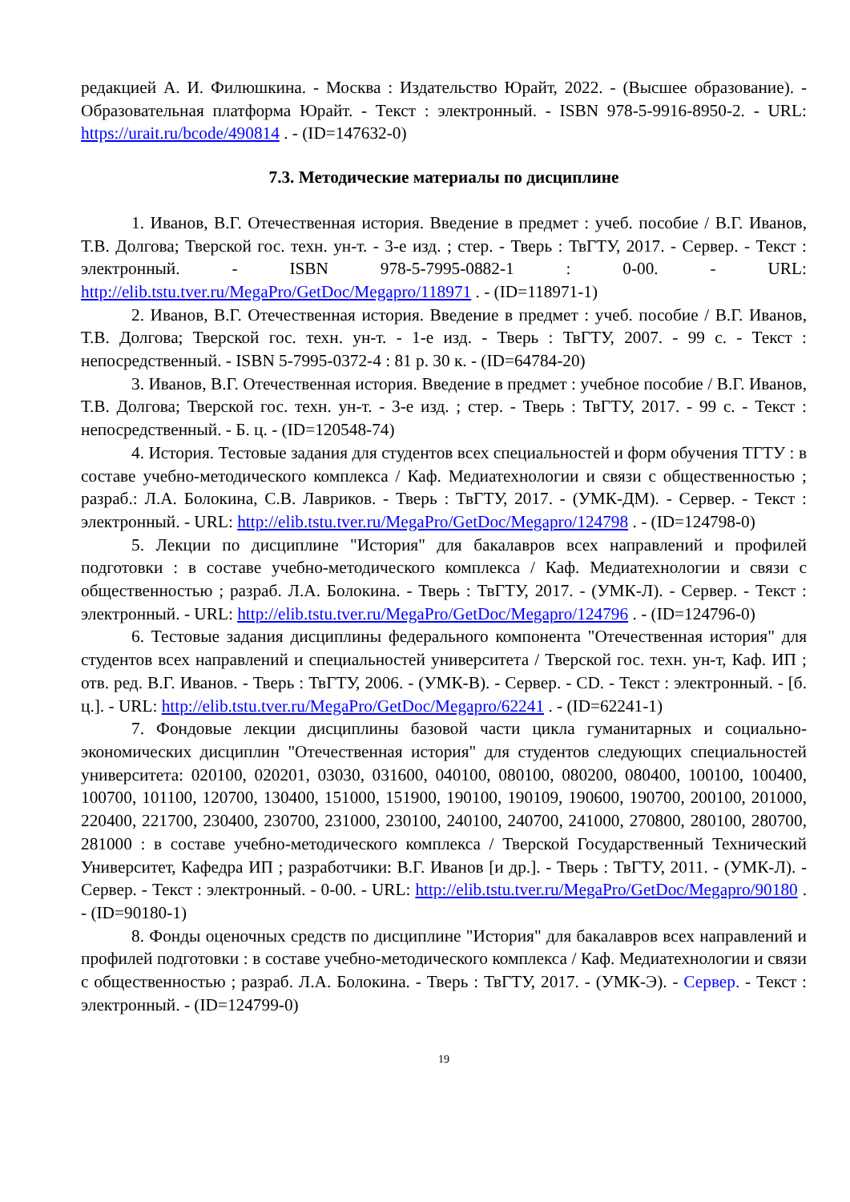редакцией А. И. Филюшкина. - Москва : Издательство Юрайт, 2022. - (Высшее образование). - Образовательная платформа Юрайт. - Текст : электронный. - ISBN 978-5-9916-8950-2. - URL: https://urait.ru/bcode/490814 . - (ID=147632-0)
7.3. Методические материалы по дисциплине
1. Иванов, В.Г. Отечественная история. Введение в предмет : учеб. пособие / В.Г. Иванов, Т.В. Долгова; Тверской гос. техн. ун-т. - 3-е изд. ; стер. - Тверь : ТвГТУ, 2017. - Сервер. - Текст : электронный. - ISBN 978-5-7995-0882-1 : 0-00. - URL: http://elib.tstu.tver.ru/MegaPro/GetDoc/Megapro/118971 . - (ID=118971-1)
2. Иванов, В.Г. Отечественная история. Введение в предмет : учеб. пособие / В.Г. Иванов, Т.В. Долгова; Тверской гос. техн. ун-т. - 1-е изд. - Тверь : ТвГТУ, 2007. - 99 с. - Текст : непосредственный. - ISBN 5-7995-0372-4 : 81 р. 30 к. - (ID=64784-20)
3. Иванов, В.Г. Отечественная история. Введение в предмет : учебное пособие / В.Г. Иванов, Т.В. Долгова; Тверской гос. техн. ун-т. - 3-е изд. ; стер. - Тверь : ТвГТУ, 2017. - 99 с. - Текст : непосредственный. - Б. ц. - (ID=120548-74)
4. История. Тестовые задания для студентов всех специальностей и форм обучения ТГТУ : в составе учебно-методического комплекса / Каф. Медиатехнологии и связи с общественностью ; разраб.: Л.А. Болокина, С.В. Лавриков. - Тверь : ТвГТУ, 2017. - (УМК-ДМ). - Сервер. - Текст : электронный. - URL: http://elib.tstu.tver.ru/MegaPro/GetDoc/Megapro/124798 . - (ID=124798-0)
5. Лекции по дисциплине "История" для бакалавров всех направлений и профилей подготовки : в составе учебно-методического комплекса / Каф. Медиатехнологии и связи с общественностью ; разраб. Л.А. Болокина. - Тверь : ТвГТУ, 2017. - (УМК-Л). - Сервер. - Текст : электронный. - URL: http://elib.tstu.tver.ru/MegaPro/GetDoc/Megapro/124796 . - (ID=124796-0)
6. Тестовые задания дисциплины федерального компонента "Отечественная история" для студентов всех направлений и специальностей университета / Тверской гос. техн. ун-т, Каф. ИП ; отв. ред. В.Г. Иванов. - Тверь : ТвГТУ, 2006. - (УМК-В). - Сервер. - CD. - Текст : электронный. - [б. ц.]. - URL: http://elib.tstu.tver.ru/MegaPro/GetDoc/Megapro/62241 . - (ID=62241-1)
7. Фондовые лекции дисциплины базовой части цикла гуманитарных и социально-экономических дисциплин "Отечественная история" для студентов следующих специальностей университета: 020100, 020201, 03030, 031600, 040100, 080100, 080200, 080400, 100100, 100400, 100700, 101100, 120700, 130400, 151000, 151900, 190100, 190109, 190600, 190700, 200100, 201000, 220400, 221700, 230400, 230700, 231000, 230100, 240100, 240700, 241000, 270800, 280100, 280700, 281000 : в составе учебно-методического комплекса / Тверской Государственный Технический Университет, Кафедра ИП ; разработчики: В.Г. Иванов [и др.]. - Тверь : ТвГТУ, 2011. - (УМК-Л). - Сервер. - Текст : электронный. - 0-00. - URL: http://elib.tstu.tver.ru/MegaPro/GetDoc/Megapro/90180 . - (ID=90180-1)
8. Фонды оценочных средств по дисциплине "История" для бакалавров всех направлений и профилей подготовки : в составе учебно-методического комплекса / Каф. Медиатехнологии и связи с общественностью ; разраб. Л.А. Болокина. - Тверь : ТвГТУ, 2017. - (УМК-Э). - Сервер. - Текст : электронный. - (ID=124799-0)
19